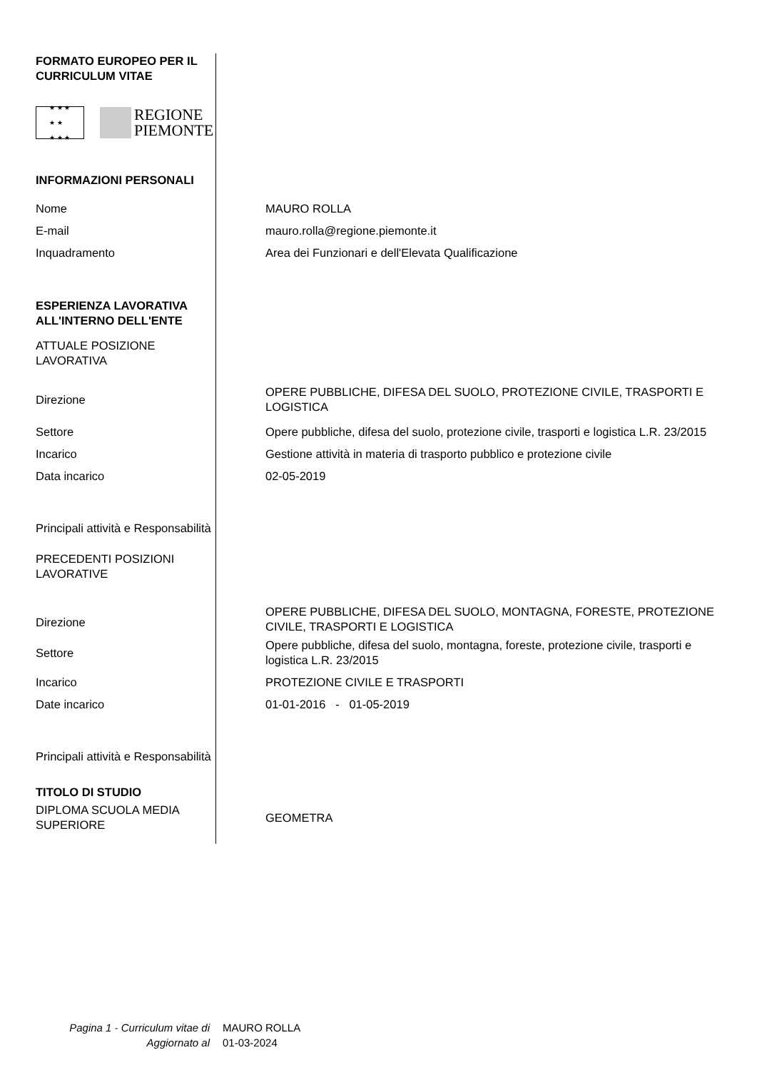| FORMATO EUROPEO PER IL CURRICULUM VITAE | |
| ★ ★ ★ ★ ★ ★ ★ ★ REGIONE PIEMONTE | |
| INFORMAZIONI PERSONALI | |
| Nome | MAURO ROLLA |
| E-mail | mauro.rolla@regione.piemonte.it |
| Inquadramento | Area dei Funzionari e dell'Elevata Qualificazione |
| ESPERIENZA LAVORATIVA ALL'INTERNO DELL'ENTE | |
| ATTUALE POSIZIONE LAVORATIVA | |
| Direzione | OPERE PUBBLICHE, DIFESA DEL SUOLO, PROTEZIONE CIVILE, TRASPORTI E LOGISTICA |
| Settore | Opere pubbliche, difesa del suolo, protezione civile, trasporti e logistica L.R. 23/2015 |
| Incarico | Gestione attività in materia di trasporto pubblico e protezione civile |
| Data incarico | 02-05-2019 |
| Principali attività e Responsabilità | |
| PRECEDENTI POSIZIONI LAVORATIVE | |
| Direzione | OPERE PUBBLICHE, DIFESA DEL SUOLO, MONTAGNA, FORESTE, PROTEZIONE CIVILE, TRASPORTI E LOGISTICA |
| Settore | Opere pubbliche, difesa del suolo, montagna, foreste, protezione civile, trasporti e logistica L.R. 23/2015 |
| Incarico | PROTEZIONE CIVILE E TRASPORTI |
| Date incarico | 01-01-2016 - 01-05-2019 |
| Principali attività e Responsabilità | |
| TITOLO DI STUDIO | |
| DIPLOMA SCUOLA MEDIA SUPERIORE | GEOMETRA |
| Pagina 1 - Curriculum vitae di | MAURO ROLLA |
| Aggiornato al | 01-03-2024 |